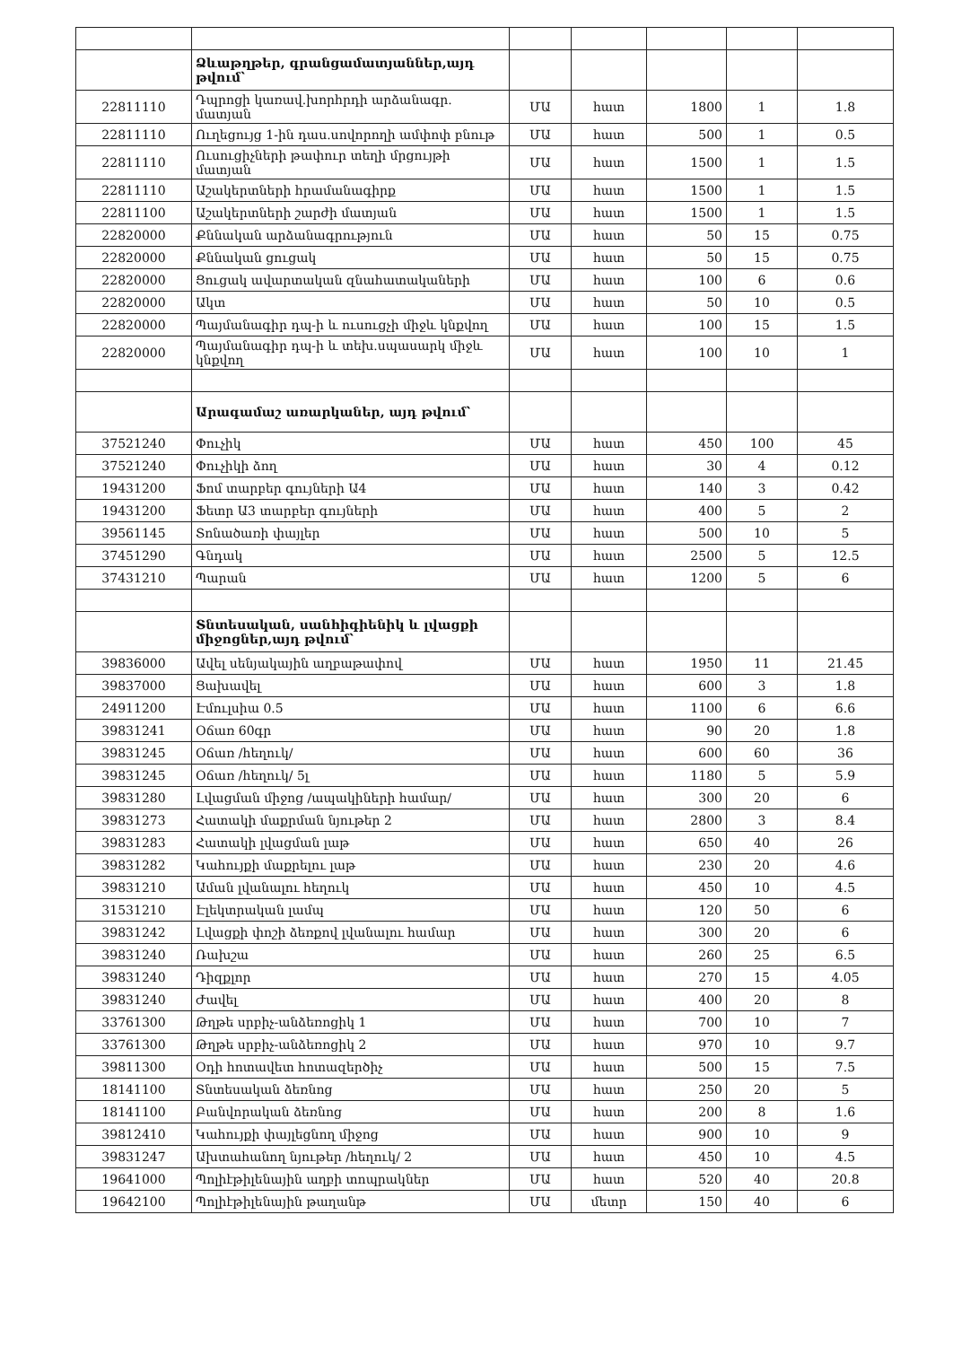| | Ձևաթղթեր, գրանցամատյաններ,այդ թվում՝ | | | | | |
| 22811110 | Դպրոցի կառավ.խորհրդի արձանագր. մատյան | ՄԱ | հատ | 1800 | 1 | 1.8 |
| 22811110 | Ուղեցույց 1-ին դաս.սովորողի ամփոփ բնութ | ՄԱ | հատ | 500 | 1 | 0.5 |
| 22811110 | Ուսուցիչների թափուր տեղի մրցույթի մատյան | ՄԱ | հատ | 1500 | 1 | 1.5 |
| 22811110 | Աշակերտների հրամանագիրք | ՄԱ | հատ | 1500 | 1 | 1.5 |
| 22811100 | Աշակերտների շարժի մատյան | ՄԱ | հատ | 1500 | 1 | 1.5 |
| 22820000 | Քննական արձանագրություն | ՄԱ | հատ | 50 | 15 | 0.75 |
| 22820000 | Քննական ցուցակ | ՄԱ | հատ | 50 | 15 | 0.75 |
| 22820000 | Ցուցակ ավարտական զնահատակաների | ՄԱ | հատ | 100 | 6 | 0.6 |
| 22820000 | Ակտ | ՄԱ | հատ | 50 | 10 | 0.5 |
| 22820000 | Պայմանագիր դպ-ի և ուսուցչի միջև կնքվող | ՄԱ | հատ | 100 | 15 | 1.5 |
| 22820000 | Պայմանագիր դպ-ի և տեխ.սպասարկ միջև կնքվող | ՄԱ | հատ | 100 | 10 | 1 |
| | Արագամաշ առարկաներ, այդ թվում՝ | | | | | |
| 37521240 | Փուչիկ | ՄԱ | հատ | 450 | 100 | 45 |
| 37521240 | Փուչիկի ձող | ՄԱ | հատ | 30 | 4 | 0.12 |
| 19431200 | Ֆոմ տարբեր գույների Ա4 | ՄԱ | հատ | 140 | 3 | 0.42 |
| 19431200 | Ֆետր Ա3 տարբեր գույների | ՄԱ | հատ | 400 | 5 | 2 |
| 39561145 | Տոնածառի փայլեր | ՄԱ | հատ | 500 | 10 | 5 |
| 37451290 | Գնդակ | ՄԱ | հատ | 2500 | 5 | 12.5 |
| 37431210 | Պարան | ՄԱ | հատ | 1200 | 5 | 6 |
| | Տնտեսական, սանհիգիենիկ և լվացքի միջոցներ,այդ թվում՝ | | | | | |
| 39836000 | Ավել սենյակային աղբաթափով | ՄԱ | հատ | 1950 | 11 | 21.45 |
| 39837000 | Ցախավել | ՄԱ | հատ | 600 | 3 | 1.8 |
| 24911200 | Էմուլսիա 0.5 | ՄԱ | հատ | 1100 | 6 | 6.6 |
| 39831241 | Օճառ 60գր | ՄԱ | հատ | 90 | 20 | 1.8 |
| 39831245 | Օճառ /հեղուկ/ | ՄԱ | հատ | 600 | 60 | 36 |
| 39831245 | Օճառ /հեղուկ/ 5լ | ՄԱ | հատ | 1180 | 5 | 5.9 |
| 39831280 | Լվացման միջոց /ապակիների համար/ | ՄԱ | հատ | 300 | 20 | 6 |
| 39831273 | Հատակի մաքրման նյութեր 2 | ՄԱ | հատ | 2800 | 3 | 8.4 |
| 39831283 | Հատակի լվացման լաթ | ՄԱ | հատ | 650 | 40 | 26 |
| 39831282 | Կահույքի մաքրելու լաթ | ՄԱ | հատ | 230 | 20 | 4.6 |
| 39831210 | Աման լվանալու հեղուկ | ՄԱ | հատ | 450 | 10 | 4.5 |
| 31531210 | Էլեկտրական լամպ | ՄԱ | հատ | 120 | 50 | 6 |
| 39831242 | Լվացքի փոշի ձեռքով լվանալու համար | ՄԱ | հատ | 300 | 20 | 6 |
| 39831240 | Ռախշա | ՄԱ | հատ | 260 | 25 | 6.5 |
| 39831240 | Դիզքլոր | ՄԱ | հատ | 270 | 15 | 4.05 |
| 39831240 | Ժավել | ՄԱ | հատ | 400 | 20 | 8 |
| 33761300 | Թղթե սրբիչ-անձեռոցիկ 1 | ՄԱ | հատ | 700 | 10 | 7 |
| 33761300 | Թղթե սրբիչ-անձեռոցիկ 2 | ՄԱ | հատ | 970 | 10 | 9.7 |
| 39811300 | Օդի հոտավետ հոտազերծիչ | ՄԱ | հատ | 500 | 15 | 7.5 |
| 18141100 | Տնտեսական ձեռնոց | ՄԱ | հատ | 250 | 20 | 5 |
| 18141100 | Բանվորական ձեռնոց | ՄԱ | հատ | 200 | 8 | 1.6 |
| 39812410 | Կահույքի փայլեցնող միջոց | ՄԱ | հատ | 900 | 10 | 9 |
| 39831247 | Ախտահանող նյութեր /հեղուկ/ 2 | ՄԱ | հատ | 450 | 10 | 4.5 |
| 19641000 | Պոլիէթիլենային աղբի տոպրակներ | ՄԱ | հատ | 520 | 40 | 20.8 |
| 19642100 | Պոլիէթիլենային թաղանթ | ՄԱ | մետր | 150 | 40 | 6 |